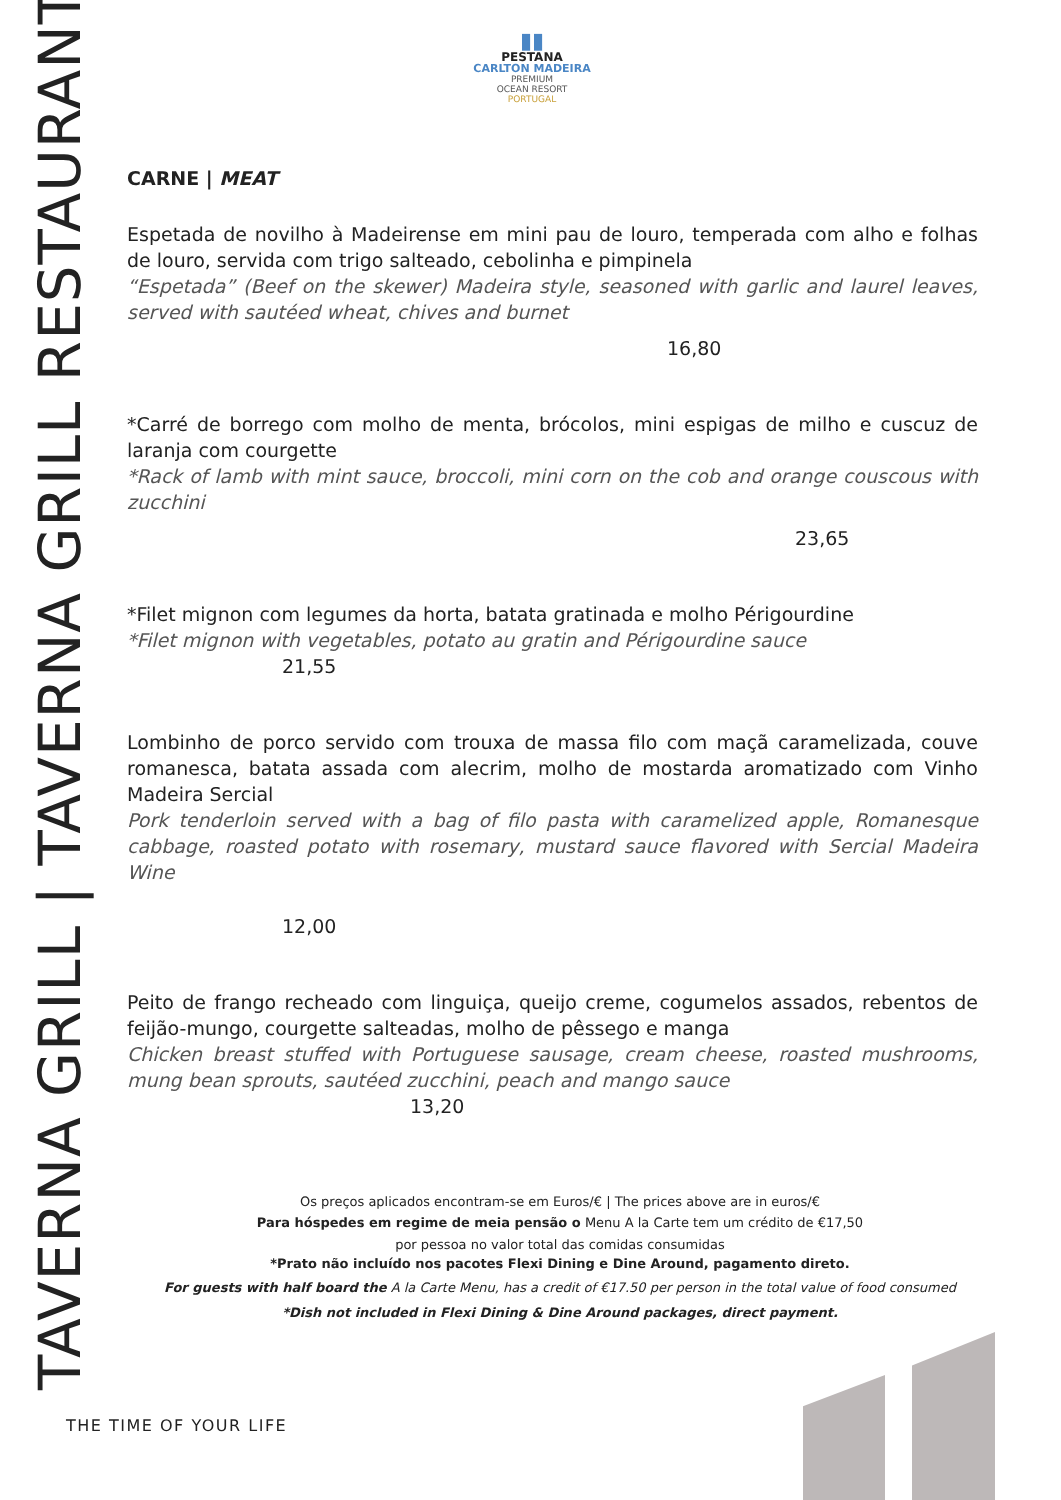TAVERNA GRILL | TAVERNA GRILL RESTAURANT
▮▮
PESTANA
CARLTON MADEIRA
PREMIUM
OCEAN RESORT
PORTUGAL
CARNE | MEAT
Espetada de novilho à Madeirense em mini pau de louro, temperada com alho e folhas de louro, servida com trigo salteado, cebolinha e pimpinela
“Espetada” (Beef on the skewer) Madeira style, seasoned with garlic and laurel leaves, served with sautéed wheat, chives and burnet
16,80
*Carré de borrego com molho de menta, brócolos, mini espigas de milho e cuscuz de laranja com courgette
*Rack of lamb with mint sauce, broccoli, mini corn on the cob and orange couscous with zucchini
23,65
*Filet mignon com legumes da horta, batata gratinada e molho Périgourdine
*Filet mignon with vegetables, potato au gratin and Périgourdine sauce
21,55
Lombinho de porco servido com trouxa de massa filo com maçã caramelizada, couve romanesca, batata assada com alecrim, molho de mostarda aromatizado com Vinho Madeira Sercial
Pork tenderloin served with a bag of filo pasta with caramelized apple, Romanesque cabbage, roasted potato with rosemary, mustard sauce flavored with Sercial Madeira Wine
12,00
Peito de frango recheado com linguiça, queijo creme, cogumelos assados, rebentos de feijão-mungo, courgette salteadas, molho de pêssego e manga
Chicken breast stuffed with Portuguese sausage, cream cheese, roasted mushrooms, mung bean sprouts, sautéed zucchini, peach and mango sauce
13,20
Os preços aplicados encontram-se em Euros/€ | The prices above are in euros/€
Para hóspedes em regime de meia pensão o Menu A la Carte tem um crédito de €17,50
por pessoa no valor total das comidas consumidas
*Prato não incluído nos pacotes Flexi Dining e Dine Around, pagamento direto.
For guests with half board the A la Carte Menu, has a credit of €17.50 per person in the total value of food consumed
*Dish not included in Flexi Dining & Dine Around packages, direct payment.
THE TIME OF YOUR LIFE